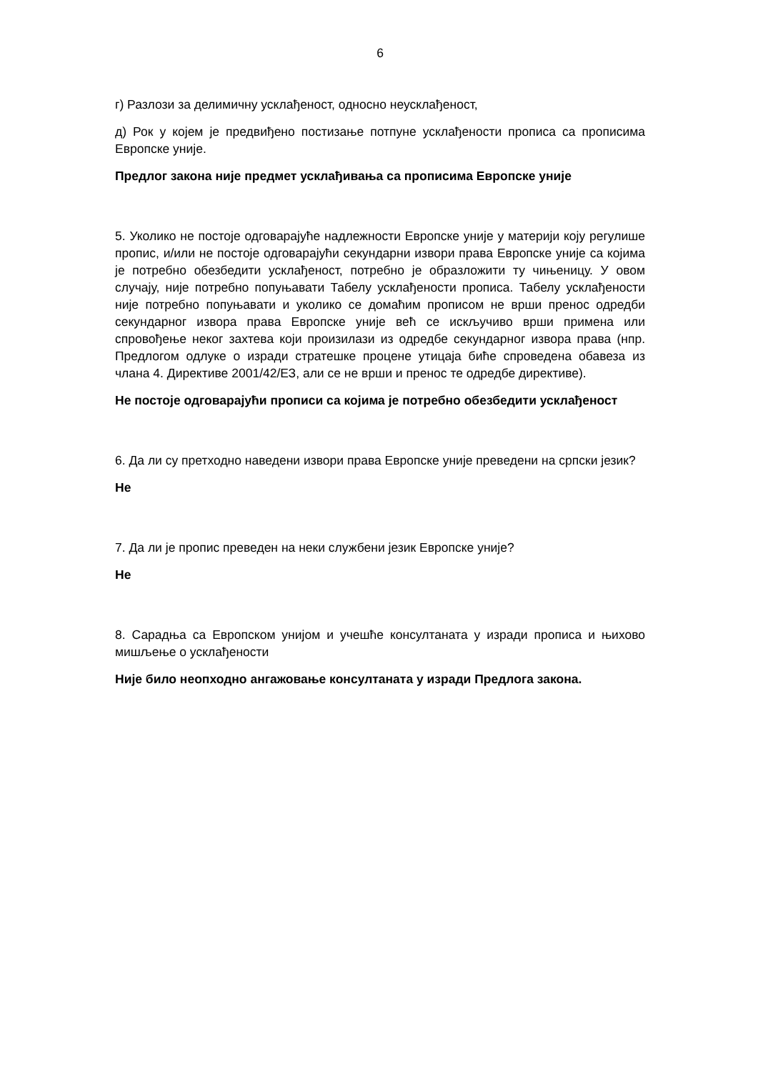6
г) Разлози за делимичну усклађеност, односно неусклађеност,
д) Рок у којем је предвиђено постизање потпуне усклађености прописа са прописима Европске уније.
Предлог закона није предмет усклађивања са прописима Европске уније
5. Уколико не постоје одговарајуће надлежности Европске уније у материји коју регулише пропис, и/или не постоје одговарајући секундарни извори права Европске уније са којима је потребно обезбедити усклађеност, потребно је образложити ту чињеницу. У овом случају, није потребно попуњавати Табелу усклађености прописа. Табелу усклађености није потребно попуњавати и уколико се домаћим прописом не врши пренос одредби секундарног извора права Европске уније већ се искључиво врши примена или спровођење неког захтева који произилази из одредбе секундарног извора права (нпр. Предлогом одлуке о изради стратешке процене утицаја биће спроведена обавеза из члана 4. Директиве 2001/42/ЕЗ, али се не врши и пренос те одредбе директиве).
Не постоје одговарајући прописи са којима је потребно обезбедити усклађеност
6. Да ли су претходно наведени извори права Европске уније преведени на српски језик?
Не
7. Да ли је пропис преведен на неки службени језик Европске уније?
Не
8. Сарадња са Европском унијом и учешће консултаната у изради прописа и њихово мишљење о усклађености
Није било неопходно ангажовање консултаната у изради Предлога закона.